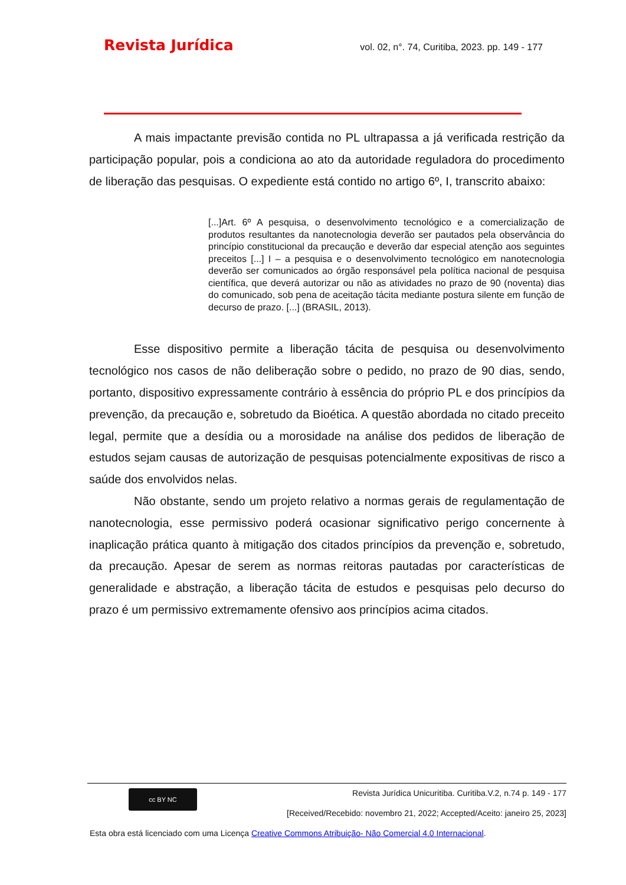Revista Jurídica vol. 02, n°. 74, Curitiba, 2023. pp. 149 - 177
A mais impactante previsão contida no PL ultrapassa a já verificada restrição da participação popular, pois a condiciona ao ato da autoridade reguladora do procedimento de liberação das pesquisas. O expediente está contido no artigo 6º, I, transcrito abaixo:
[...]Art. 6º A pesquisa, o desenvolvimento tecnológico e a comercialização de produtos resultantes da nanotecnologia deverão ser pautados pela observância do princípio constitucional da precaução e deverão dar especial atenção aos seguintes preceitos [...] I – a pesquisa e o desenvolvimento tecnológico em nanotecnologia deverão ser comunicados ao órgão responsável pela política nacional de pesquisa científica, que deverá autorizar ou não as atividades no prazo de 90 (noventa) dias do comunicado, sob pena de aceitação tácita mediante postura silente em função de decurso de prazo. [...] (BRASIL, 2013).
Esse dispositivo permite a liberação tácita de pesquisa ou desenvolvimento tecnológico nos casos de não deliberação sobre o pedido, no prazo de 90 dias, sendo, portanto, dispositivo expressamente contrário à essência do próprio PL e dos princípios da prevenção, da precaução e, sobretudo da Bioética. A questão abordada no citado preceito legal, permite que a desídia ou a morosidade na análise dos pedidos de liberação de estudos sejam causas de autorização de pesquisas potencialmente expositivas de risco a saúde dos envolvidos nelas.
Não obstante, sendo um projeto relativo a normas gerais de regulamentação de nanotecnologia, esse permissivo poderá ocasionar significativo perigo concernente à inaplicação prática quanto à mitigação dos citados princípios da prevenção e, sobretudo, da precaução. Apesar de serem as normas reitoras pautadas por características de generalidade e abstração, a liberação tácita de estudos e pesquisas pelo decurso do prazo é um permissivo extremamente ofensivo aos princípios acima citados.
cc BY NC
Revista Jurídica Unicuritiba. Curitiba.V.2, n.74 p. 149 - 177
[Received/Recebido: novembro 21, 2022; Accepted/Aceito: janeiro 25, 2023]
Esta obra está licenciado com uma Licença Creative Commons Atribuição- Não Comercial 4.0 Internacional.